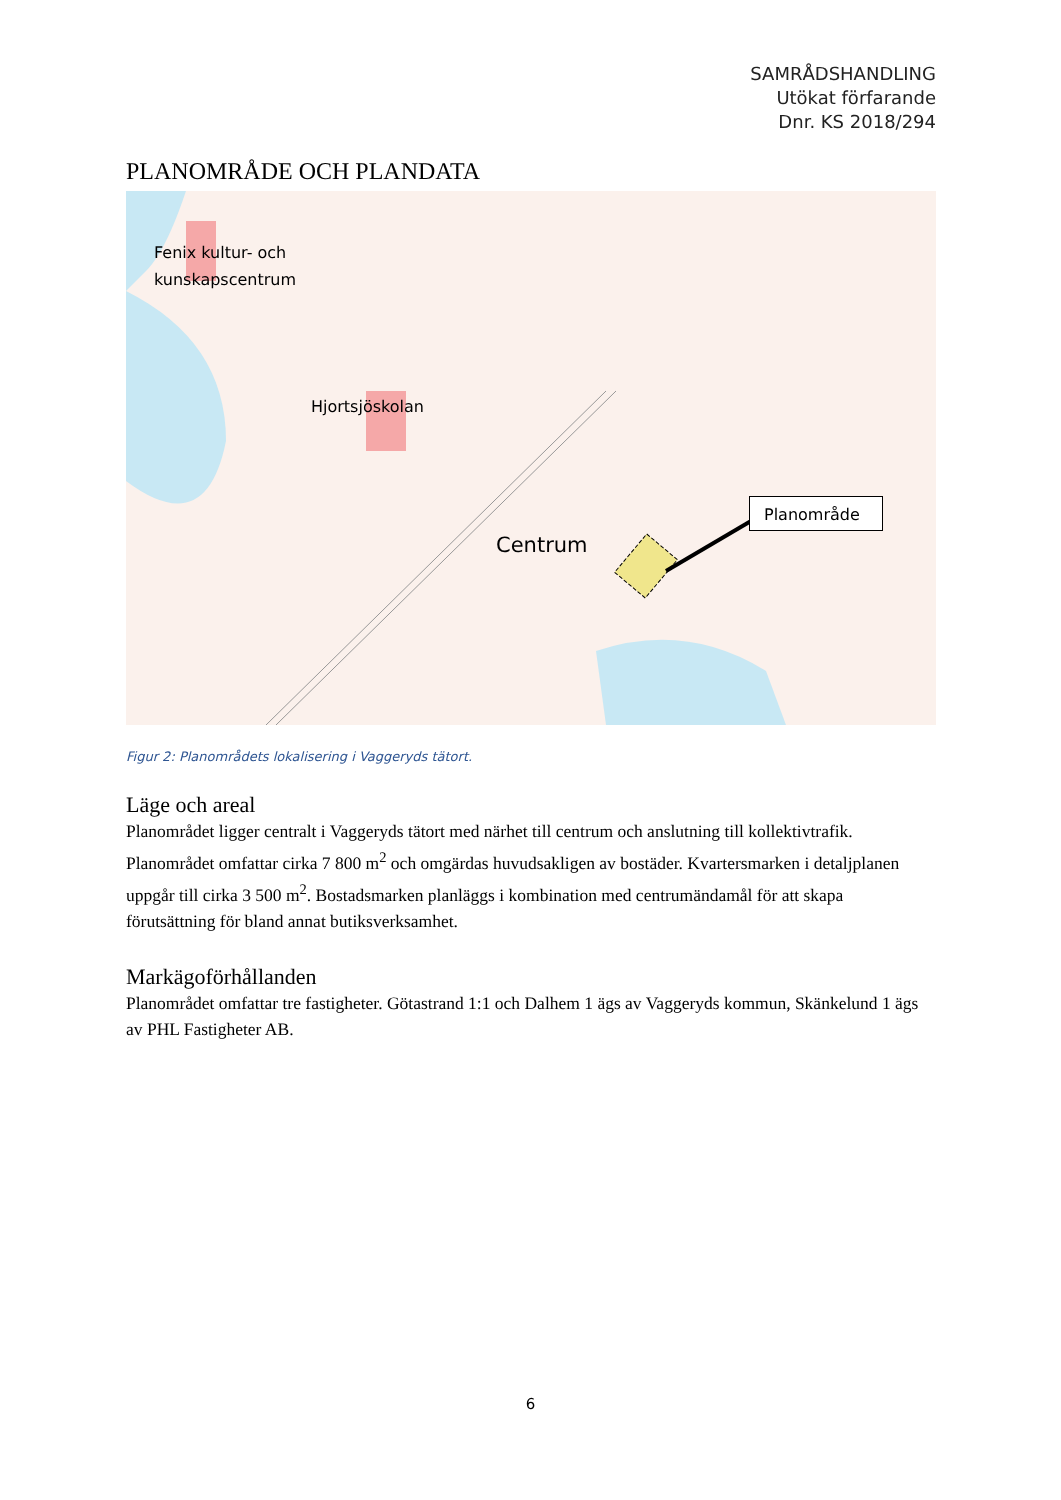SAMRÅDSHANDLING
Utökat förfarande
Dnr. KS 2018/294
PLANOMRÅDE OCH PLANDATA
Fenix kultur- och
kunskapscentrum
Hjortsjöskolan
Centrum
Planområde
Figur 2: Planområdets lokalisering i Vaggeryds tätort.
Läge och areal
Planområdet ligger centralt i Vaggeryds tätort med närhet till centrum och anslutning till kollektivtrafik. Planområdet omfattar cirka 7 800 m<sup>2</sup> och omgärdas huvudsakligen av bostäder. Kvartersmarken i detaljplanen uppgår till cirka 3 500 m<sup>2</sup>. Bostadsmarken planläggs i kombination med centrumändamål för att skapa förutsättning för bland annat butiksverksamhet.
Markägoförhållanden
Planområdet omfattar tre fastigheter. Götastrand 1:1 och Dalhem 1 ägs av Vaggeryds kommun, Skänkelund 1 ägs av PHL Fastigheter AB.
6